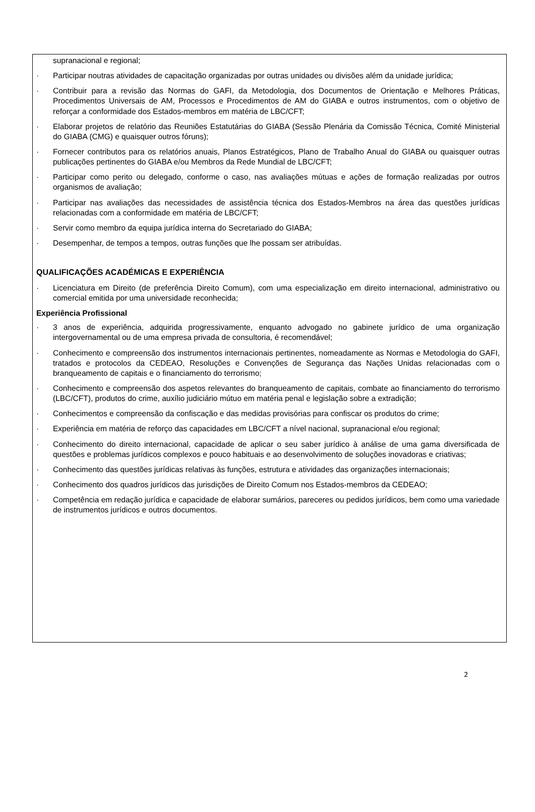supranacional e regional;
· Participar noutras atividades de capacitação organizadas por outras unidades ou divisões além da unidade jurídica;
· Contribuir para a revisão das Normas do GAFI, da Metodologia, dos Documentos de Orientação e Melhores Práticas, Procedimentos Universais de AM, Processos e Procedimentos de AM do GIABA e outros instrumentos, com o objetivo de reforçar a conformidade dos Estados-membros em matéria de LBC/CFT;
· Elaborar projetos de relatório das Reuniões Estatutárias do GIABA (Sessão Plenária da Comissão Técnica, Comité Ministerial do GIABA (CMG) e quaisquer outros fóruns);
· Fornecer contributos para os relatórios anuais, Planos Estratégicos, Plano de Trabalho Anual do GIABA ou quaisquer outras publicações pertinentes do GIABA e/ou Membros da Rede Mundial de LBC/CFT;
· Participar como perito ou delegado, conforme o caso, nas avaliações mútuas e ações de formação realizadas por outros organismos de avaliação;
· Participar nas avaliações das necessidades de assistência técnica dos Estados-Membros na área das questões jurídicas relacionadas com a conformidade em matéria de LBC/CFT;
· Servir como membro da equipa jurídica interna do Secretariado do GIABA;
· Desempenhar, de tempos a tempos, outras funções que lhe possam ser atribuídas.
QUALIFICAÇÕES ACADÉMICAS E EXPERIÊNCIA
· Licenciatura em Direito (de preferência Direito Comum), com uma especialização em direito internacional, administrativo ou comercial emitida por uma universidade reconhecida;
Experiência Profissional
· 3 anos de experiência, adquirida progressivamente, enquanto advogado no gabinete jurídico de uma organização intergovernamental ou de uma empresa privada de consultoria, é recomendável;
· Conhecimento e compreensão dos instrumentos internacionais pertinentes, nomeadamente as Normas e Metodologia do GAFI, tratados e protocolos da CEDEAO, Resoluções e Convenções de Segurança das Nações Unidas relacionadas com o branqueamento de capitais e o financiamento do terrorismo;
· Conhecimento e compreensão dos aspetos relevantes do branqueamento de capitais, combate ao financiamento do terrorismo (LBC/CFT), produtos do crime, auxílio judiciário mútuo em matéria penal e legislação sobre a extradição;
· Conhecimentos e compreensão da confiscação e das medidas provisórias para confiscar os produtos do crime;
· Experiência em matéria de reforço das capacidades em LBC/CFT a nível nacional, supranacional e/ou regional;
· Conhecimento do direito internacional, capacidade de aplicar o seu saber jurídico à análise de uma gama diversificada de questões e problemas jurídicos complexos e pouco habituais e ao desenvolvimento de soluções inovadoras e criativas;
· Conhecimento das questões jurídicas relativas às funções, estrutura e atividades das organizações internacionais;
· Conhecimento dos quadros jurídicos das jurisdições de Direito Comum nos Estados-membros da CEDEAO;
· Competência em redação jurídica e capacidade de elaborar sumários, pareceres ou pedidos jurídicos, bem como uma variedade de instrumentos jurídicos e outros documentos.
2